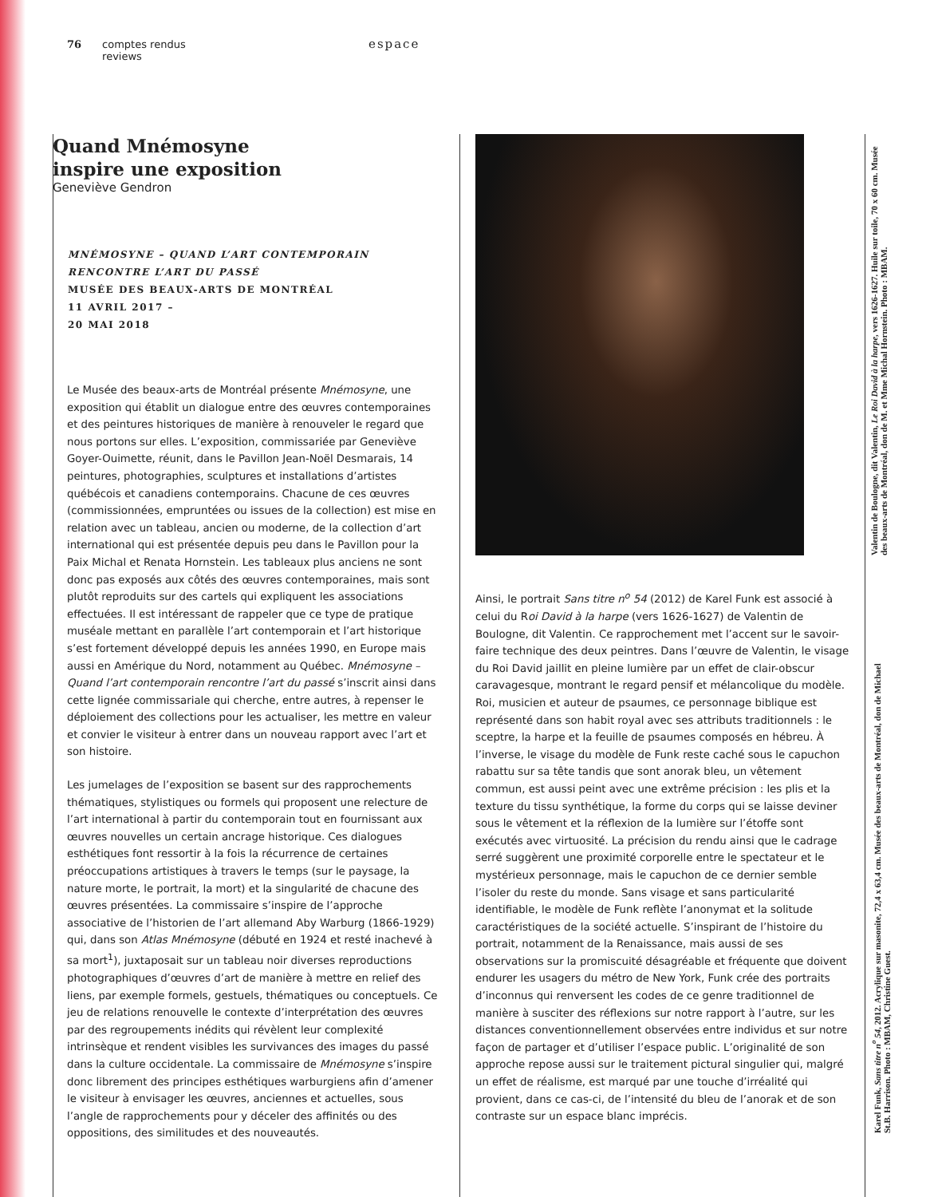76 comptes rendus
reviews
espace
Quand Mnémosyne
inspire une exposition
Geneviève Gendron
MNÉMOSYNE – QUAND L’ART CONTEMPORAIN
RENCONTRE L’ART DU PASSÉ
MUSÉE DES BEAUX-ARTS DE MONTRÉAL
11 AVRIL 2017 –
20 MAI 2018
Le Musée des beaux-arts de Montréal présente Mnémosyne, une exposition qui établit un dialogue entre des œuvres contemporaines et des peintures historiques de manière à renouveler le regard que nous portons sur elles. L’exposition, commissariée par Geneviève Goyer-Ouimette, réunit, dans le Pavillon Jean-Noël Desmarais, 14 peintures, photographies, sculptures et installations d’artistes québécois et canadiens contemporains. Chacune de ces œuvres (commissionnées, empruntées ou issues de la collection) est mise en relation avec un tableau, ancien ou moderne, de la collection d’art international qui est présentée depuis peu dans le Pavillon pour la Paix Michal et Renata Hornstein. Les tableaux plus anciens ne sont donc pas exposés aux côtés des œuvres contemporaines, mais sont plutôt reproduits sur des cartels qui expliquent les associations effectuées. Il est intéressant de rappeler que ce type de pratique muséale mettant en parallèle l’art contemporain et l’art historique s’est fortement développé depuis les années 1990, en Europe mais aussi en Amérique du Nord, notamment au Québec. Mnémosyne – Quand l’art contemporain rencontre l’art du passé s’inscrit ainsi dans cette lignée commissariale qui cherche, entre autres, à repenser le déploiement des collections pour les actualiser, les mettre en valeur et convier le visiteur à entrer dans un nouveau rapport avec l’art et son histoire.
Les jumelages de l’exposition se basent sur des rapprochements thématiques, stylistiques ou formels qui proposent une relecture de l’art international à partir du contemporain tout en fournissant aux œuvres nouvelles un certain ancrage historique. Ces dialogues esthétiques font ressortir à la fois la récurrence de certaines préoccupations artistiques à travers le temps (sur le paysage, la nature morte, le portrait, la mort) et la singularité de chacune des œuvres présentées. La commissaire s’inspire de l’approche associative de l’historien de l’art allemand Aby Warburg (1866-1929) qui, dans son Atlas Mnémosyne (débuté en 1924 et resté inachevé à sa mort<sup>1</sup>), juxtaposait sur un tableau noir diverses reproductions photographiques d’œuvres d’art de manière à mettre en relief des liens, par exemple formels, gestuels, thématiques ou conceptuels. Ce jeu de relations renouvelle le contexte d’interprétation des œuvres par des regroupements inédits qui révèlent leur complexité intrinsèque et rendent visibles les survivances des images du passé dans la culture occidentale. La commissaire de Mnémosyne s’inspire donc librement des principes esthétiques warburgiens afin d’amener le visiteur à envisager les œuvres, anciennes et actuelles, sous l’angle de rapprochements pour y déceler des affinités ou des oppositions, des similitudes et des nouveautés.
Ainsi, le portrait Sans titre n<sup>o</sup> 54 (2012) de Karel Funk est associé à celui du Roi David à la harpe (vers 1626-1627) de Valentin de Boulogne, dit Valentin. Ce rapprochement met l’accent sur le savoir-faire technique des deux peintres. Dans l’œuvre de Valentin, le visage du Roi David jaillit en pleine lumière par un effet de clair-obscur caravagesque, montrant le regard pensif et mélancolique du modèle. Roi, musicien et auteur de psaumes, ce personnage biblique est représenté dans son habit royal avec ses attributs traditionnels : le sceptre, la harpe et la feuille de psaumes composés en hébreu. À l’inverse, le visage du modèle de Funk reste caché sous le capuchon rabattu sur sa tête tandis que sont anorak bleu, un vêtement commun, est aussi peint avec une extrême précision : les plis et la texture du tissu synthétique, la forme du corps qui se laisse deviner sous le vêtement et la réflexion de la lumière sur l’étoffe sont exécutés avec virtuosité. La précision du rendu ainsi que le cadrage serré suggèrent une proximité corporelle entre le spectateur et le mystérieux personnage, mais le capuchon de ce dernier semble l’isoler du reste du monde. Sans visage et sans particularité identifiable, le modèle de Funk reflète l’anonymat et la solitude caractéristiques de la société actuelle. S’inspirant de l’histoire du portrait, notamment de la Renaissance, mais aussi de ses observations sur la promiscuité désagréable et fréquente que doivent endurer les usagers du métro de New York, Funk crée des portraits d’inconnus qui renversent les codes de ce genre traditionnel de manière à susciter des réflexions sur notre rapport à l’autre, sur les distances conventionnellement observées entre individus et sur notre façon de partager et d’utiliser l’espace public. L’originalité de son approche repose aussi sur le traitement pictural singulier qui, malgré un effet de réalisme, est marqué par une touche d’irréalité qui provient, dans ce cas-ci, de l’intensité du bleu de l’anorak et de son contraste sur un espace blanc imprécis.
Valentin de Boulogne, dit Valentin, Le Roi David à la harpe, vers 1626-1627. Huile sur toile, 70 x 60 cm. Musée des beaux-arts de Montréal, don de M. et Mme Michal Hornstein. Photo : MBAM.
Karel Funk, Sans titre n<sup>o</sup> 54, 2012. Acrylique sur masonite, 72,4 x 63,4 cm. Musée des beaux-arts de Montréal, don de Michael St.B. Harrison. Photo : MBAM, Christine Guest.